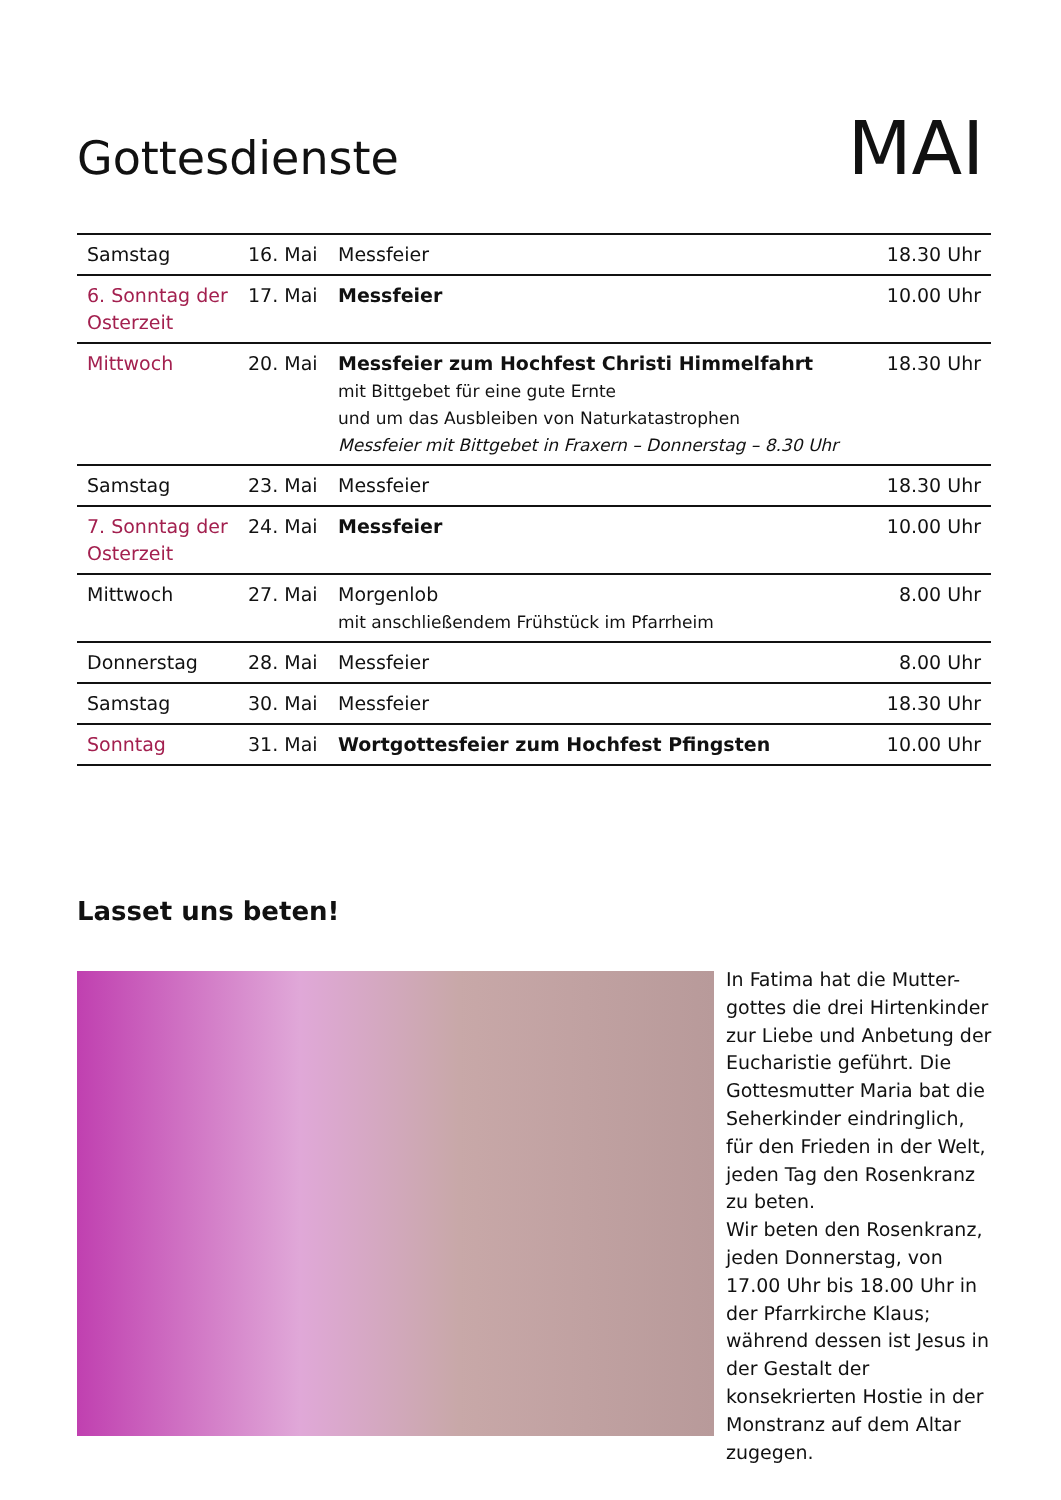Gottesdienste
MAI
| Samstag | 16. Mai | Messfeier | 18.30 Uhr |
| 6. Sonntag der Osterzeit | 17. Mai | Messfeier | 10.00 Uhr |
| Mittwoch | 20. Mai | Messfeier zum Hochfest Christi Himmelfahrt mit Bittgebet für eine gute Ernte und um das Ausbleiben von Naturkatastrophen Messfeier mit Bittgebet in Fraxern – Donnerstag – 8.30 Uhr | 18.30 Uhr |
| Samstag | 23. Mai | Messfeier | 18.30 Uhr |
| 7. Sonntag der Osterzeit | 24. Mai | Messfeier | 10.00 Uhr |
| Mittwoch | 27. Mai | Morgenlob mit anschließendem Frühstück im Pfarrheim | 8.00 Uhr |
| Donnerstag | 28. Mai | Messfeier | 8.00 Uhr |
| Samstag | 30. Mai | Messfeier | 18.30 Uhr |
| Sonntag | 31. Mai | Wortgottesfeier zum Hochfest Pfingsten | 10.00 Uhr |
Lasset uns beten!
In Fatima hat die Mutter-gottes die drei Hirtenkinder zur Liebe und Anbetung der Eucharistie geführt. Die Gottesmutter Maria bat die Seherkinder eindringlich, für den Frieden in der Welt, jeden Tag den Rosenkranz zu beten.
Wir beten den Rosenkranz, jeden Donnerstag, von 17.00 Uhr bis 18.00 Uhr in der Pfarrkirche Klaus; während dessen ist Jesus in der Gestalt der konsekrierten Hostie in der Monstranz auf dem Altar zugegen.